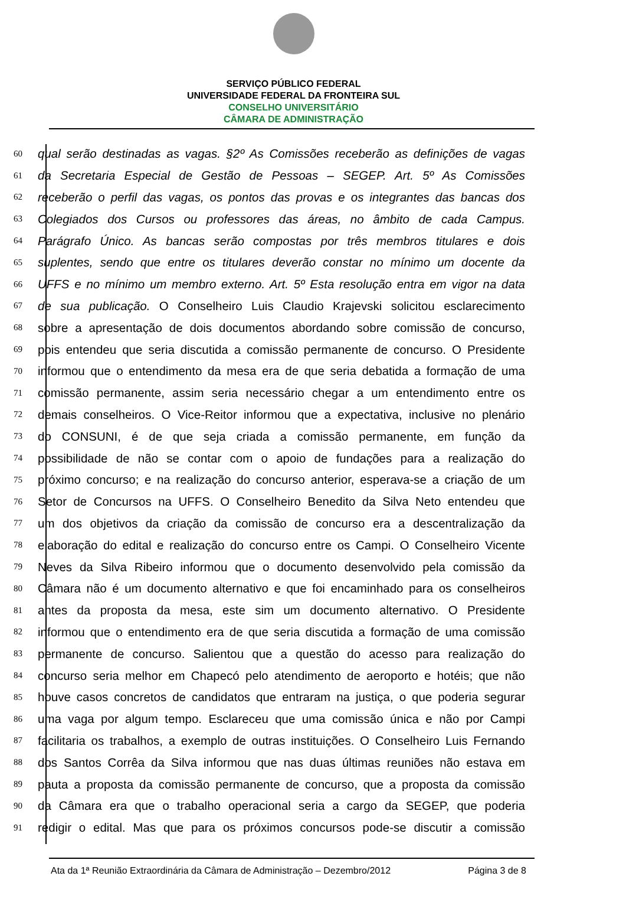SERVIÇO PÚBLICO FEDERAL
UNIVERSIDADE FEDERAL DA FRONTEIRA SUL
CONSELHO UNIVERSITÁRIO
CÂMARA DE ADMINISTRAÇÃO
60 qual serão destinadas as vagas. §2º As Comissões receberão as definições de vagas
61 da Secretaria Especial de Gestão de Pessoas – SEGEP. Art. 5º As Comissões
62 receberão o perfil das vagas, os pontos das provas e os integrantes das bancas dos
63 Colegiados dos Cursos ou professores das áreas, no âmbito de cada Campus.
64 Parágrafo Único. As bancas serão compostas por três membros titulares e dois
65 suplentes, sendo que entre os titulares deverão constar no mínimo um docente da
66 UFFS e no mínimo um membro externo. Art. 5º Esta resolução entra em vigor na data
67 de sua publicação. O Conselheiro Luis Claudio Krajevski solicitou esclarecimento
68 sobre a apresentação de dois documentos abordando sobre comissão de concurso,
69 pois entendeu que seria discutida a comissão permanente de concurso. O Presidente
70 informou que o entendimento da mesa era de que seria debatida a formação de uma
71 comissão permanente, assim seria necessário chegar a um entendimento entre os
72 demais conselheiros. O Vice-Reitor informou que a expectativa, inclusive no plenário
73 do CONSUNI, é de que seja criada a comissão permanente, em função da
74 possibilidade de não se contar com o apoio de fundações para a realização do
75 próximo concurso; e na realização do concurso anterior, esperava-se a criação de um
76 Setor de Concursos na UFFS. O Conselheiro Benedito da Silva Neto entendeu que
77 um dos objetivos da criação da comissão de concurso era a descentralização da
78 elaboração do edital e realização do concurso entre os Campi. O Conselheiro Vicente
79 Neves da Silva Ribeiro informou que o documento desenvolvido pela comissão da
80 Câmara não é um documento alternativo e que foi encaminhado para os conselheiros
81 antes da proposta da mesa, este sim um documento alternativo. O Presidente
82 informou que o entendimento era de que seria discutida a formação de uma comissão
83 permanente de concurso. Salientou que a questão do acesso para realização do
84 concurso seria melhor em Chapecó pelo atendimento de aeroporto e hotéis; que não
85 houve casos concretos de candidatos que entraram na justiça, o que poderia segurar
86 uma vaga por algum tempo. Esclareceu que uma comissão única e não por Campi
87 facilitaria os trabalhos, a exemplo de outras instituições. O Conselheiro Luis Fernando
88 dos Santos Corrêa da Silva informou que nas duas últimas reuniões não estava em
89 pauta a proposta da comissão permanente de concurso, que a proposta da comissão
90 da Câmara era que o trabalho operacional seria a cargo da SEGEP, que poderia
91 redigir o edital. Mas que para os próximos concursos pode-se discutir a comissão
Ata da 1ª Reunião Extraordinária da Câmara de Administração – Dezembro/2012 Página 3 de 8